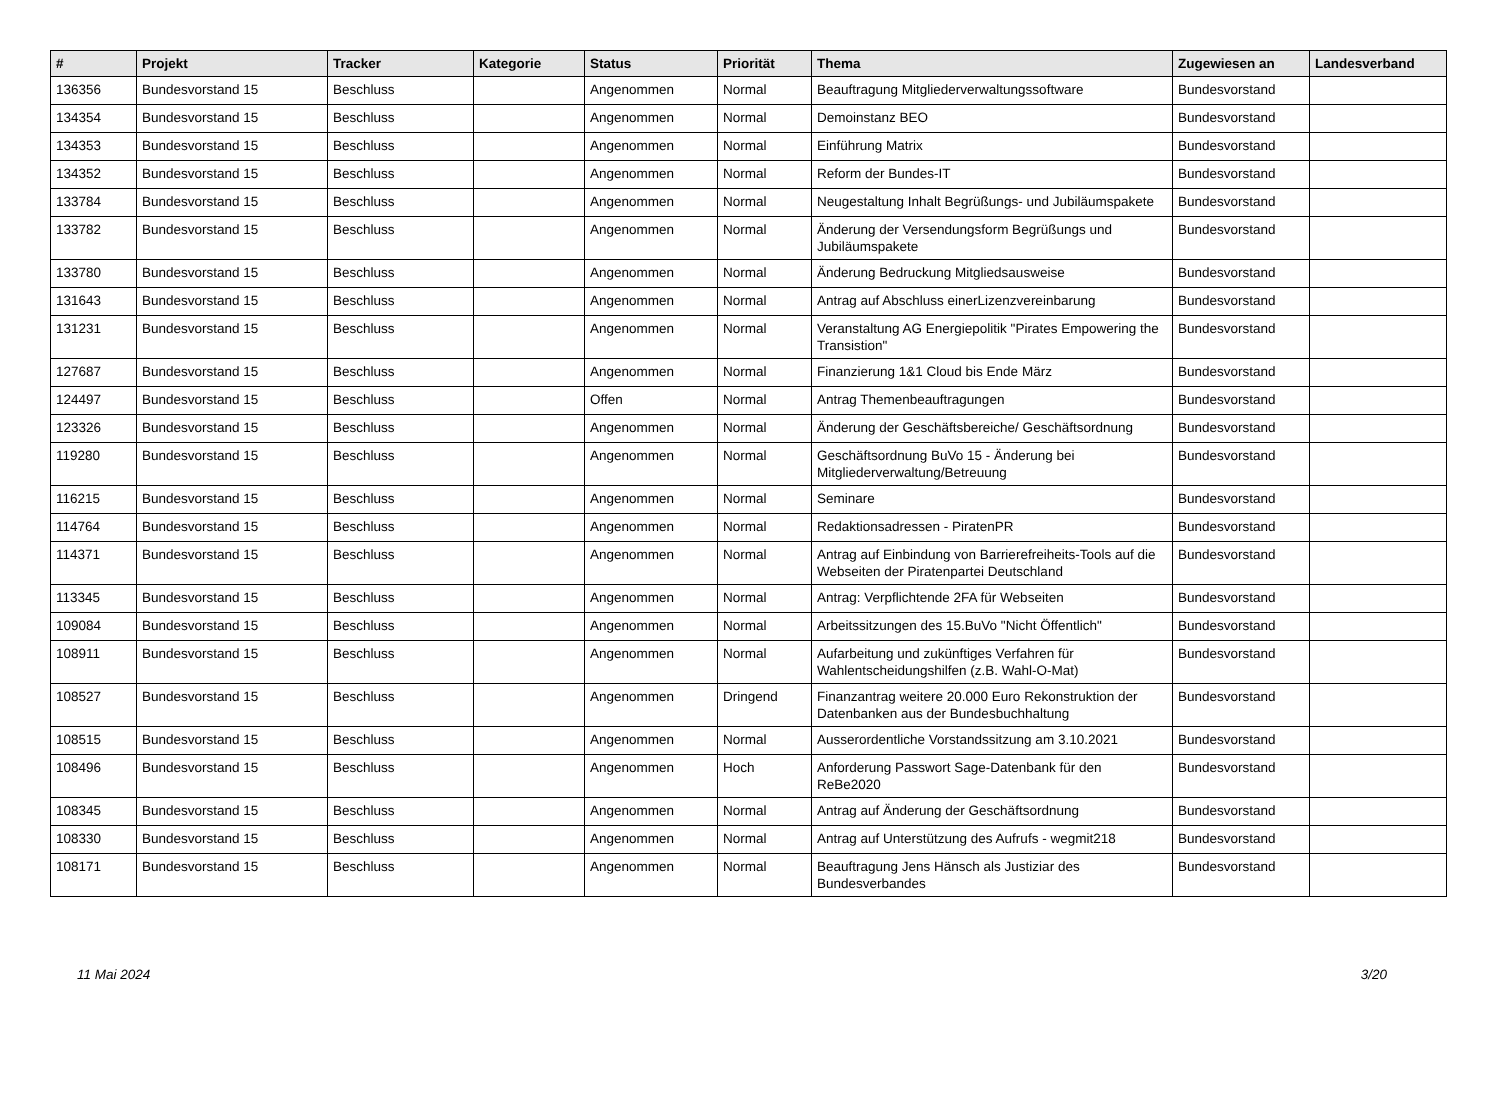| # | Projekt | Tracker | Kategorie | Status | Priorität | Thema | Zugewiesen an | Landesverband |
| --- | --- | --- | --- | --- | --- | --- | --- | --- |
| 136356 | Bundesvorstand 15 | Beschluss | | Angenommen | Normal | Beauftragung Mitgliederverwaltungssoftware | Bundesvorstand | |
| 134354 | Bundesvorstand 15 | Beschluss | | Angenommen | Normal | Demoinstanz BEO | Bundesvorstand | |
| 134353 | Bundesvorstand 15 | Beschluss | | Angenommen | Normal | Einführung Matrix | Bundesvorstand | |
| 134352 | Bundesvorstand 15 | Beschluss | | Angenommen | Normal | Reform der Bundes-IT | Bundesvorstand | |
| 133784 | Bundesvorstand 15 | Beschluss | | Angenommen | Normal | Neugestaltung Inhalt Begrüßungs- und Jubiläumspakete | Bundesvorstand | |
| 133782 | Bundesvorstand 15 | Beschluss | | Angenommen | Normal | Änderung der Versendungsform Begrüßungs und Jubiläumspakete | Bundesvorstand | |
| 133780 | Bundesvorstand 15 | Beschluss | | Angenommen | Normal | Änderung Bedruckung Mitgliedsausweise | Bundesvorstand | |
| 131643 | Bundesvorstand 15 | Beschluss | | Angenommen | Normal | Antrag auf Abschluss einerLizenzvereinbarung | Bundesvorstand | |
| 131231 | Bundesvorstand 15 | Beschluss | | Angenommen | Normal | Veranstaltung AG Energiepolitik "Pirates Empowering the Transistion" | Bundesvorstand | |
| 127687 | Bundesvorstand 15 | Beschluss | | Angenommen | Normal | Finanzierung 1&1 Cloud bis Ende März | Bundesvorstand | |
| 124497 | Bundesvorstand 15 | Beschluss | | Offen | Normal | Antrag Themenbeauftragungen | Bundesvorstand | |
| 123326 | Bundesvorstand 15 | Beschluss | | Angenommen | Normal | Änderung der Geschäftsbereiche/ Geschäftsordnung | Bundesvorstand | |
| 119280 | Bundesvorstand 15 | Beschluss | | Angenommen | Normal | Geschäftsordnung BuVo 15 - Änderung bei Mitgliederverwaltung/Betreuung | Bundesvorstand | |
| 116215 | Bundesvorstand 15 | Beschluss | | Angenommen | Normal | Seminare | Bundesvorstand | |
| 114764 | Bundesvorstand 15 | Beschluss | | Angenommen | Normal | Redaktionsadressen - PiratenPR | Bundesvorstand | |
| 114371 | Bundesvorstand 15 | Beschluss | | Angenommen | Normal | Antrag auf Einbindung von Barrierefreiheits-Tools auf die Webseiten der Piratenpartei Deutschland | Bundesvorstand | |
| 113345 | Bundesvorstand 15 | Beschluss | | Angenommen | Normal | Antrag: Verpflichtende 2FA für Webseiten | Bundesvorstand | |
| 109084 | Bundesvorstand 15 | Beschluss | | Angenommen | Normal | Arbeitssitzungen des 15.BuVo "Nicht Öffentlich" | Bundesvorstand | |
| 108911 | Bundesvorstand 15 | Beschluss | | Angenommen | Normal | Aufarbeitung und zukünftiges Verfahren für Wahlentscheidungshilfen (z.B. Wahl-O-Mat) | Bundesvorstand | |
| 108527 | Bundesvorstand 15 | Beschluss | | Angenommen | Dringend | Finanzantrag weitere 20.000 Euro Rekonstruktion der Datenbanken aus der Bundesbuchhaltung | Bundesvorstand | |
| 108515 | Bundesvorstand 15 | Beschluss | | Angenommen | Normal | Ausserordentliche Vorstandssitzung am 3.10.2021 | Bundesvorstand | |
| 108496 | Bundesvorstand 15 | Beschluss | | Angenommen | Hoch | Anforderung Passwort Sage-Datenbank für den ReBe2020 | Bundesvorstand | |
| 108345 | Bundesvorstand 15 | Beschluss | | Angenommen | Normal | Antrag auf Änderung der Geschäftsordnung | Bundesvorstand | |
| 108330 | Bundesvorstand 15 | Beschluss | | Angenommen | Normal | Antrag auf Unterstützung des Aufrufs - wegmit218 | Bundesvorstand | |
| 108171 | Bundesvorstand 15 | Beschluss | | Angenommen | Normal | Beauftragung Jens Hänsch als Justiziar des Bundesverbandes | Bundesvorstand | |
11 Mai 2024 3/20